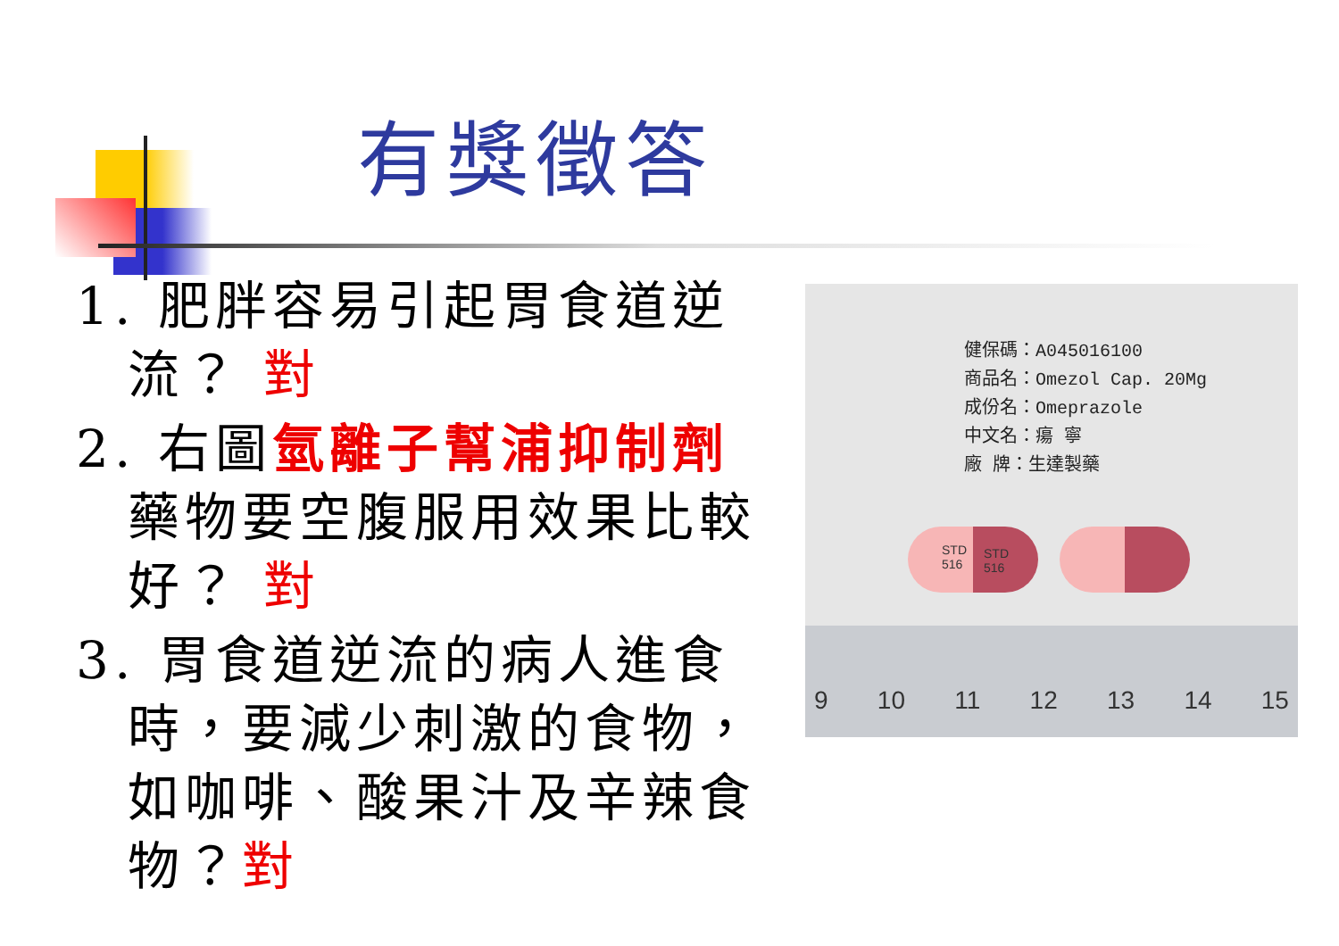有獎徵答
1. 肥胖容易引起胃食道逆流？ 對
2. 右圖氫離子幫浦抑制劑藥物要空腹服用效果比較好？ 對
3. 胃食道逆流的病人進食時，要減少刺激的食物，如咖啡、酸果汁及辛辣食物？對
健保碼：A045016100
商品名：Omezol Cap. 20Mg
成份名：Omeprazole
中文名：瘍 寧
廠 牌：生達製藥
STD
516
STD
516
9 10 11 12 13 14 15